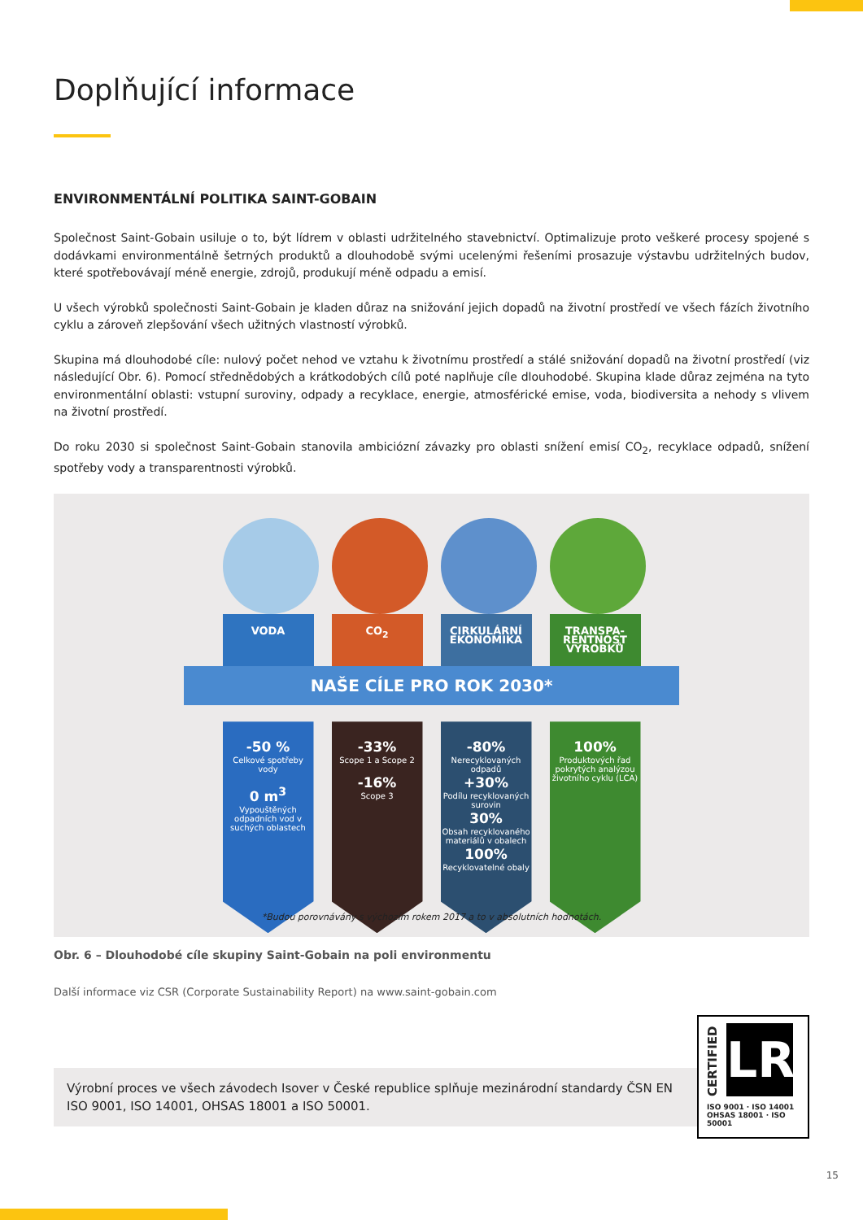Doplňující informace
ENVIRONMENTÁLNÍ POLITIKA SAINT-GOBAIN
Společnost Saint-Gobain usiluje o to, být lídrem v oblasti udržitelného stavebnictví. Optimalizuje proto veškeré procesy spojené s dodávkami environmentálně šetrných produktů a dlouhodobě svými ucelenými řešeními prosazuje výstavbu udržitelných budov, které spotřebovávají méně energie, zdrojů, produkují méně odpadu a emisí.
U všech výrobků společnosti Saint-Gobain je kladen důraz na snižování jejich dopadů na životní prostředí ve všech fázích životního cyklu a zároveň zlepšování všech užitných vlastností výrobků.
Skupina má dlouhodobé cíle: nulový počet nehod ve vztahu k životnímu prostředí a stálé snižování dopadů na životní prostředí (viz následující Obr. 6). Pomocí střednědobých a krátkodobých cílů poté naplňuje cíle dlouhodobé. Skupina klade důraz zejména na tyto environmentální oblasti: vstupní suroviny, odpady a recyklace, energie, atmosférické emise, voda, biodiversita a nehody s vlivem na životní prostředí.
Do roku 2030 si společnost Saint-Gobain stanovila ambiciózní závazky pro oblasti snížení emisí CO<sub>2</sub>, recyklace odpadů, snížení spotřeby vody a transparentnosti výrobků.
VODA
-50 %
Celkové spotřeby vody
0 m<sup>3</sup>
Vypouštěných odpadních vod v suchých oblastech
CO<sub>2</sub>
-33%
Scope 1 a Scope 2
-16%
Scope 3
CIRKULÁRNÍ EKONOMIKA
-80%
Nerecyklovaných odpadů
+30%
Podílu recyklovaných surovin
30%
Obsah recyklovaného materiálů v obalech
100%
Recyklovatelné obaly
TRANSPA-RENTNOST VÝROBKŮ
100%
Produktových řad pokrytých analýzou životního cyklu (LCA)
NAŠE CÍLE PRO ROK 2030*
*Budou porovnávány s výchozím rokem 2017 a to v absolutních hodnotách.
Obr. 6 – Dlouhodobé cíle skupiny Saint-Gobain na poli environmentu
Další informace viz CSR (Corporate Sustainability Report) na www.saint-gobain.com
Výrobní proces ve všech závodech Isover v České republice splňuje mezinárodní standardy ČSN EN ISO 9001, ISO 14001, OHSAS 18001 a ISO 50001.
CERTIFIED
LR
ISO 9001 · ISO 14001
OHSAS 18001 · ISO 50001
15